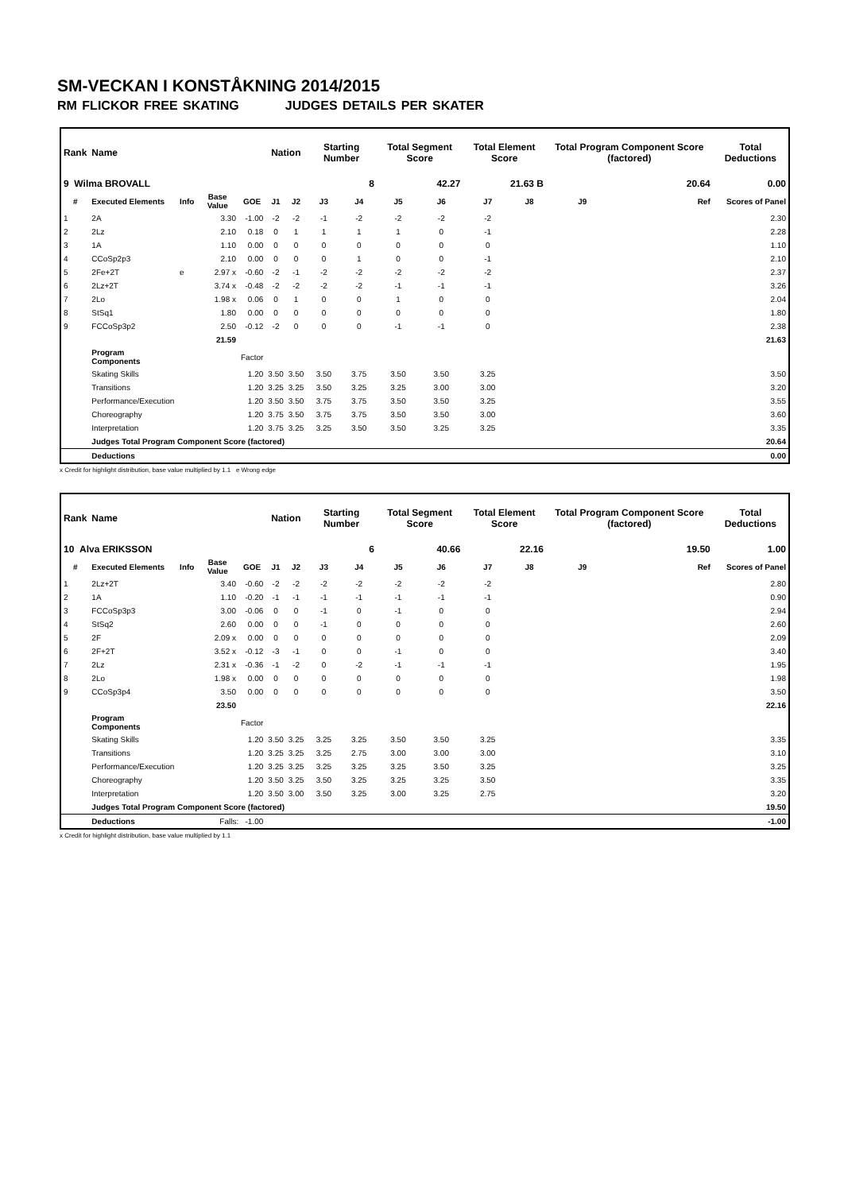SM-VECKAN I KONSTÅKNING 2014/2015
RM FLICKOR FREE SKATING JUDGES DETAILS PER SKATER
| Rank | Name | | | | Nation | | Starting Number | | Total Segment Score | | Total Element Score | | Total Program Component Score (factored) | | Total Deductions |
| --- | --- | --- | --- | --- | --- | --- | --- | --- | --- | --- | --- | --- | --- | --- | --- |
| 9 Wilma BROVALL | | | | | | | 8 | | 42.27 | | 21.63 B | | 20.64 | | 0.00 |
| # | Executed Elements | Info | Base Value | GOE | J1 | J2 | J3 | J4 | J5 | J6 | J7 | J8 | J9 | Ref | Scores of Panel |
| 1 | 2A | | 3.30 | -1.00 | -2 | -2 | -1 | -2 | -2 | -2 | -2 | | | | 2.30 |
| 2 | 2Lz | | 2.10 | 0.18 | 0 | 1 | 1 | 1 | 1 | 0 | -1 | | | | 2.28 |
| 3 | 1A | | 1.10 | 0.00 | 0 | 0 | 0 | 0 | 0 | 0 | 0 | | | | 1.10 |
| 4 | CCoSp2p3 | | 2.10 | 0.00 | 0 | 0 | 0 | 1 | 0 | 0 | -1 | | | | 2.10 |
| 5 | 2Fe+2T | e | 2.97 x | -0.60 | -2 | -1 | -2 | -2 | -2 | -2 | -2 | | | | 2.37 |
| 6 | 2Lz+2T | | 3.74 x | -0.48 | -2 | -2 | -2 | -2 | -1 | -1 | -1 | | | | 3.26 |
| 7 | 2Lo | | 1.98 x | 0.06 | 0 | 1 | 0 | 0 | 1 | 0 | 0 | | | | 2.04 |
| 8 | StSq1 | | 1.80 | 0.00 | 0 | 0 | 0 | 0 | 0 | 0 | 0 | | | | 1.80 |
| 9 | FCCoSp3p2 | | 2.50 | -0.12 | -2 | 0 | 0 | 0 | -1 | -1 | 0 | | | | 2.38 |
| | | | 21.59 | | | | | | | | | | | | 21.63 |
| | Program Components | | | Factor | | | | | | | | | | | |
| | Skating Skills | | | 1.20 | 3.50 | 3.50 | 3.50 | 3.75 | 3.50 | 3.50 | 3.25 | | | | 3.50 |
| | Transitions | | | 1.20 | 3.25 | 3.25 | 3.50 | 3.25 | 3.25 | 3.00 | 3.00 | | | | 3.20 |
| | Performance/Execution | | | 1.20 | 3.50 | 3.50 | 3.75 | 3.75 | 3.50 | 3.50 | 3.25 | | | | 3.55 |
| | Choreography | | | 1.20 | 3.75 | 3.50 | 3.75 | 3.75 | 3.50 | 3.50 | 3.00 | | | | 3.60 |
| | Interpretation | | | 1.20 | 3.75 | 3.25 | 3.25 | 3.50 | 3.50 | 3.25 | 3.25 | | | | 3.35 |
| | Judges Total Program Component Score (factored) | | | | | | | | | | | | | | 20.64 |
| | Deductions | | | | | | | | | | | | | | 0.00 |
x Credit for highlight distribution, base value multiplied by 1.1 e Wrong edge
| Rank | Name | | | | Nation | | Starting Number | | Total Segment Score | | Total Element Score | | Total Program Component Score (factored) | | Total Deductions |
| --- | --- | --- | --- | --- | --- | --- | --- | --- | --- | --- | --- | --- | --- | --- | --- |
| 10 Alva ERIKSSON | | | | | | | 6 | | 40.66 | | 22.16 | | 19.50 | | 1.00 |
| # | Executed Elements | Info | Base Value | GOE | J1 | J2 | J3 | J4 | J5 | J6 | J7 | J8 | J9 | Ref | Scores of Panel |
| 1 | 2Lz+2T | | 3.40 | -0.60 | -2 | -2 | -2 | -2 | -2 | -2 | -2 | | | | 2.80 |
| 2 | 1A | | 1.10 | -0.20 | -1 | -1 | -1 | -1 | -1 | -1 | -1 | | | | 0.90 |
| 3 | FCCoSp3p3 | | 3.00 | -0.06 | 0 | 0 | -1 | 0 | -1 | 0 | 0 | | | | 2.94 |
| 4 | StSq2 | | 2.60 | 0.00 | 0 | 0 | -1 | 0 | 0 | 0 | 0 | | | | 2.60 |
| 5 | 2F | | 2.09 x | 0.00 | 0 | 0 | 0 | 0 | 0 | 0 | 0 | | | | 2.09 |
| 6 | 2F+2T | | 3.52 x | -0.12 | -3 | -1 | 0 | 0 | -1 | 0 | 0 | | | | 3.40 |
| 7 | 2Lz | | 2.31 x | -0.36 | -1 | -2 | 0 | -2 | -1 | -1 | -1 | | | | 1.95 |
| 8 | 2Lo | | 1.98 x | 0.00 | 0 | 0 | 0 | 0 | 0 | 0 | 0 | | | | 1.98 |
| 9 | CCoSp3p4 | | 3.50 | 0.00 | 0 | 0 | 0 | 0 | 0 | 0 | 0 | | | | 3.50 |
| | | | 23.50 | | | | | | | | | | | | 22.16 |
| | Program Components | | | Factor | | | | | | | | | | | |
| | Skating Skills | | | 1.20 | 3.50 | 3.25 | 3.25 | 3.25 | 3.50 | 3.50 | 3.25 | | | | 3.35 |
| | Transitions | | | 1.20 | 3.25 | 3.25 | 3.25 | 2.75 | 3.00 | 3.00 | 3.00 | | | | 3.10 |
| | Performance/Execution | | | 1.20 | 3.25 | 3.25 | 3.25 | 3.25 | 3.25 | 3.50 | 3.25 | | | | 3.25 |
| | Choreography | | | 1.20 | 3.50 | 3.25 | 3.50 | 3.25 | 3.25 | 3.25 | 3.50 | | | | 3.35 |
| | Interpretation | | | 1.20 | 3.50 | 3.00 | 3.50 | 3.25 | 3.00 | 3.25 | 2.75 | | | | 3.20 |
| | Judges Total Program Component Score (factored) | | | | | | | | | | | | | | 19.50 |
| | Deductions | | Falls: -1.00 | | | | | | | | | | | | -1.00 |
x Credit for highlight distribution, base value multiplied by 1.1